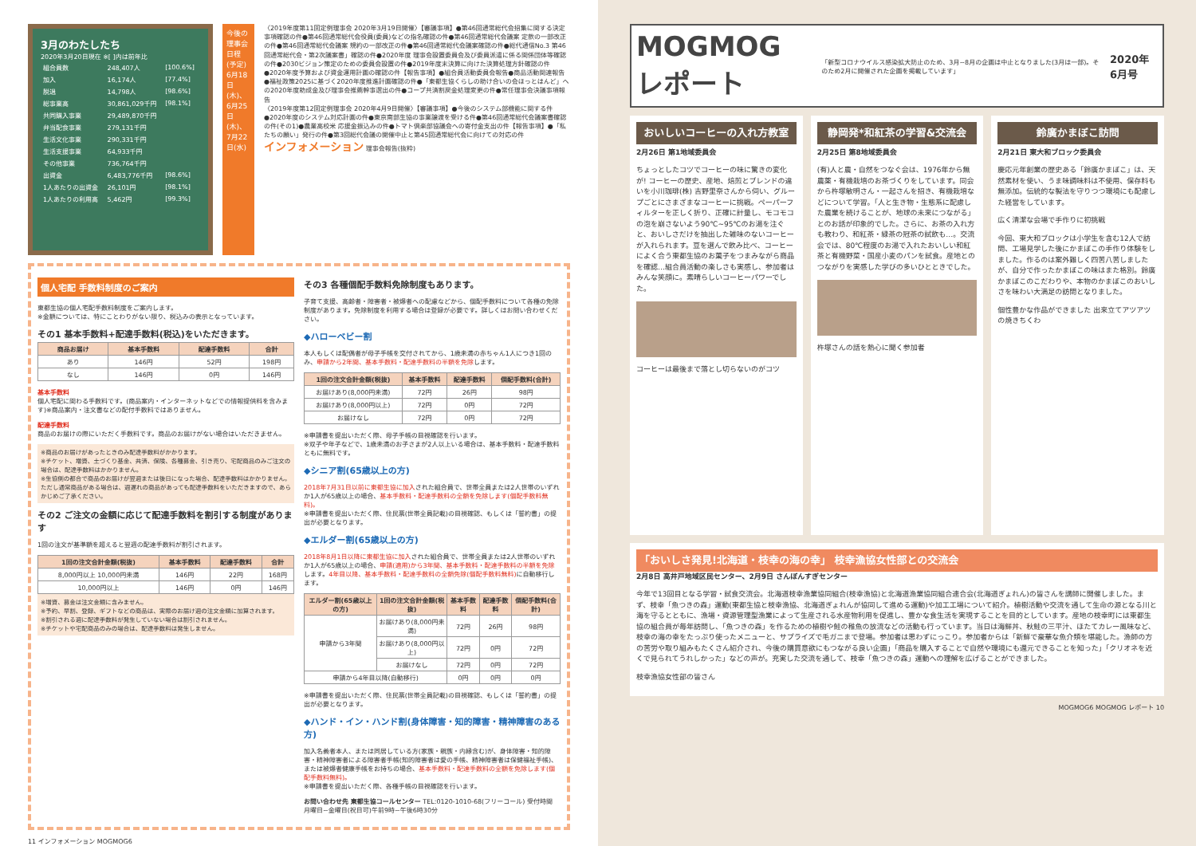3月のわたしたち
2020年3月20日現在 ※[ ]内は前年比
| 組合員数 | 248,407人 | [100.6%] |
| 加入 | 16,174人 | [77.4%] |
| 脱退 | 14,798人 | [98.6%] |
| 総事業高 | 30,861,029千円 | [98.1%] |
| 共同購入事業 | 29,489,870千円 | |
| 弁当配食事業 | 279,131千円 | |
| 生活文化事業 | 290,331千円 | |
| 生活支援事業 | 64,933千円 | |
| その他事業 | 736,764千円 | |
| 出資金 | 6,483,776千円 | [98.6%] |
| 1人あたりの出資金 | 26,101円 | [98.1%] |
| 1人あたりの利用高 | 5,462円 | [99.3%] |
今後の理事会日程(予定) 6月18日(木)、6月25日(木)、7月22日(水)
〈2019年度第11回定例理事会 2020年3月19日開催〉【審議事項】●第46回通常総代会招集に関する決定事項確認の件●第46回通常総代会役員(委員)などの指名確認の件●第46回通常総代会議案 定款の一部改正の件●第46回通常総代会議案 規約の一部改正の件●第46回通常総代会議案確認の件●総代通信No.3 第46回通常総代会・第2次議案書」確認の件●2020年度 理事会設置委員会及び委員派遣に係る関係団体等確認の件●2030ビジョン策定のための委員会設置の件●2019年度末決算に向けた決算処理方針確認の件●2020年度予算および資金運用計画の確認の件【報告事項】●組合員活動委員会報告●商品活動関連報告●福祉政策2025に基づく2020年度推進計画確認の件●「東都生協くらしの助け合いの会ほっとはんど」への2020年度助成金及び理事会推薦幹事選出の件●コープ共済割戻金処理変更の件●常任理事会決議事項報告
〈2019年度第12回定例理事会 2020年4月9日開催〉【審議事項】●今後のシステム部機能に関する件●2020年度のシステム対応計画の件●東京南部生協の事業譲渡を受ける件●第46回通常総代会議案書確認の件(その1)●農業高校米 応援金振込みの件●トマト倶楽部協議会への寄付金支出の件【報告事項】●「私たちの願い」発行の件●第3回総代会議の開催中止と第45回通常総代会に向けての対応の件
インフォメーション 理事会報告(抜粋)
個人宅配 手数料制度のご案内
東都生協の個人宅配手数料制度をご案内します。
※金額については、特にことわりがない限り、税込みの表示となっています。
その1 基本手数料+配達手数料(税込)をいただきます。
| 商品お届け | 基本手数料 | 配達手数料 | 合計 |
| --- | --- | --- | --- |
| あり | 146円 | 52円 | 198円 |
| なし | 146円 | 0円 | 146円 |
基本手数料
個人宅配に関わる手数料です。(商品案内・インターネットなどでの情報提供料を含みます)※商品案内・注文書などの配付手数料ではありません。
配達手数料
商品のお届けの際にいただく手数料です。商品のお届けがない場合はいただきません。
※商品のお届けがあったときのみ配達手数料がかかります。
※チケット、増資、土づくり基金、共済、保険、各種募金、引き売り、宅配商品のみご注文の場合は、配達手数料はかかりません。
※生協側の都合で商品のお届けが翌週または後日になった場合、配達手数料はかかりません。ただし通常商品がある場合は、週遅れの商品があっても配達手数料をいただきますので、あらかじめご了承ください。
その2 ご注文の金額に応じて配達手数料を割引する制度があります
1回の注文が基準額を超えると翌週の配達手数料が割引されます。
| 1回の注文合計金額(税抜) | 基本手数料 | 配達手数料 | 合計 |
| --- | --- | --- | --- |
| 8,000円以上 10,000円未満 | 146円 | 22円 | 168円 |
| 10,000円以上 | 146円 | 0円 | 146円 |
※増資、募金は注文金額に含みません。
※予約、早割、登録、ギフトなどの商品は、実際のお届け週の注文金額に加算されます。
※割引される週に配達手数料が発生していない場合は割引されません。
※チケットや宅配商品のみの場合は、配達手数料は発生しません。
その3 各種個配手数料免除制度もあります。
子育て支援、高齢者・障害者・被爆者への配慮などから、個配手数料について各種の免除制度があります。免除制度を利用する場合は登録が必要です。詳しくはお問い合わせください。
◆ハローベビー割
本人もしくは配偶者が母子手帳を交付されてから、1歳未満の赤ちゃん1人につき1回のみ、申請から2年間、基本手数料・配達手数料の半額を免除します。
| 1回の注文合計金額(税抜) | 基本手数料 | 配達手数料 | 個配手数料(合計) |
| --- | --- | --- | --- |
| お届けあり(8,000円未満) | 72円 | 26円 | 98円 |
| お届けあり(8,000円以上) | 72円 | 0円 | 72円 |
| お届けなし | 72円 | 0円 | 72円 |
※申請書を提出いただく際、母子手帳の目視確認を行います。
※双子や年子などで、1歳未満のお子さまが2人以上いる場合は、基本手数料・配達手数料ともに無料です。
◆シニア割(65歳以上の方)
2018年7月31日以前に東都生協に加入された組合員で、世帯全員または2人世帯のいずれか1人が65歳以上の場合、基本手数料・配達手数料の全額を免除します(個配手数料無料)。
※申請書を提出いただく際、住民票(世帯全員記載)の目視確認、もしくは「誓約書」の提出が必要となります。
◆エルダー割(65歳以上の方)
2018年8月1日以降に東都生協に加入された組合員で、世帯全員または2人世帯のいずれか1人が65歳以上の場合、申請(適用)から3年間、基本手数料・配達手数料の半額を免除します。4年目以降、基本手数料・配達手数料の全額免除(個配手数料無料) に自動移行します。
| エルダー割(65歳以上の方) | 1回の注文合計金額(税抜) | 基本手数料 | 配達手数料 | 個配手数料(合計) |
| --- | --- | --- | --- | --- |
| 申請から3年間 | お届けあり(8,000円未満) | 72円 | 26円 | 98円 |
| | お届けあり(8,000円以上) | 72円 | 0円 | 72円 |
| | お届けなし | 72円 | 0円 | 72円 |
| 申請から4年目以降(自動移行) | | 0円 | 0円 | 0円 |
※申請書を提出いただく際、住民票(世帯全員記載)の目視確認、もしくは「誓約書」の提出が必要となります。
◆ハンド・イン・ハンド割(身体障害・知的障害・精神障害のある方)
加入名義者本人、または同居している方(家族・親族・内縁含む)が、身体障害・知的障害・精神障害者による障害者手帳(知的障害者は愛の手帳、精神障害者は保健福祉手帳)、または被爆者健康手帳をお持ちの場合、基本手数料・配達手数料の全額を免除します(個配手数料無料)。
※申請書を提出いただく際、各種手帳の目視確認を行います。
お問い合わせ先 東都生協コールセンター TEL:0120-1010-68(フリーコール) 受付時間 月曜日~金曜日(祝日可)午前9時~午後6時30分
11 インフォメーション MOGMOG6
MOGMOG レポート
「新型コロナウイルス感染拡大防止のため、3月~8月の企画は中止となりました(3月は一部)。そのため2月に開催された企画を掲載しています」 2020年 6月号
おいしいコーヒーの入れ方教室
2月26日 第1地域委員会
ちょっとしたコツでコーヒーの味に驚きの変化が! コーヒーの歴史、産地、焙煎とブレンドの違いを小川珈琲(株) 吉野里奈さんから伺い、グループごとにさまざまなコーヒーに挑戦。ペーパーフィルターを正しく折り、正確に計量し、モコモコの泡を崩さないよう90℃~95℃のお湯を注ぐと、おいしさだけを抽出した雑味のないコーヒーが入れられます。豆を選んで飲み比べ、コーヒーによく合う東都生協のお菓子をつまみながら商品を確認…組合員活動の楽しさも実感し、参加者はみんな笑顔に。素晴らしいコーヒーパワーでした。
コーヒーは最後まで落とし切らないのがコツ
静岡発*和紅茶の学習&交流会
2月25日 第8地域委員会
(有)人と農・自然をつなぐ会は、1976年から無農薬・有機栽培のお茶づくりをしています。同会から杵塚敏明さん・一起さんを招き、有機栽培などについて学習。「人と生き物・生態系に配慮した農業を続けることが、地球の未来につながる」とのお話が印象的でした。さらに、お茶の入れ方も教わり、和紅茶・緑茶の冠茶の試飲も…。交流会では、80℃程度のお湯で入れたおいしい和紅茶と有機野菜・国産小麦のパンを試食。産地とのつながりを実感した学びの多いひとときでした。
杵塚さんの話を熱心に聞く参加者
鈴廣かまぼこ訪問
2月21日 東大和ブロック委員会
慶応元年創業の歴史ある「鈴廣かまぼこ」は、天然素材を使い、うま味調味料は不使用、保存料も無添加。伝統的な製法を守りつつ環境にも配慮した経営をしています。
広く清潔な会場で手作りに初挑戦
今回、東大和ブロックは小学生を含む12人で訪問、工場見学した後にかまぼこの手作り体験をしました。作るのは案外難しく四苦八苦しましたが、自分で作ったかまぼこの味はまた格別。鈴廣かまぼこのこだわりや、本物のかまぼこのおいしさを味わい大満足の訪問となりました。
個性豊かな作品ができました 出来立てアツアツの焼きちくわ
「おいしさ発見!北海道・枝幸の海の幸」 枝幸漁協女性部との交流会
2月8日 高井戸地域区民センター、2月9日 さんぼんすぎセンター
今年で13回目となる学習・試食交流会。北海道枝幸漁業協同組合(枝幸漁協)と北海道漁業協同組合連合会(北海道ぎょれん)の皆さんを講師に開催しました。まず、枝幸「魚つきの森」運動(東都生協と枝幸漁協、北海道ぎょれんが協同して進める運動)や加工工場について紹介。植樹活動や交流を通して生命の源となる川と海を守るとともに、漁場・資源管理型漁業によって生産される水産物利用を促進し、豊かな食生活を実現することを目的としています。産地の枝幸町には東都生協の組合員が毎年訪問し、「魚つきの森」を作るための植樹や鮭の稚魚の放流などの活動も行っています。当日は海鮮丼、秋鮭の三平汁、ほたてカレー風味など、枝幸の海の幸をたっぷり使ったメニューと、サプライズで毛ガニまで登場。参加者は思わずにっこり。参加者からは「新鮮で豪華な魚介類を堪能した。漁師の方の苦労や取り組みもたくさん紹介され、今後の購買意欲にもつながる良い企画」「商品を購入することで自然や環境にも還元できることを知った」「クリオネを近くで見られてうれしかった」などの声が。充実した交流を通して、枝幸「魚つきの森」運動への理解を広げることができました。
枝幸漁協女性部の皆さん
MOGMOG6 MOGMOG レポート 10